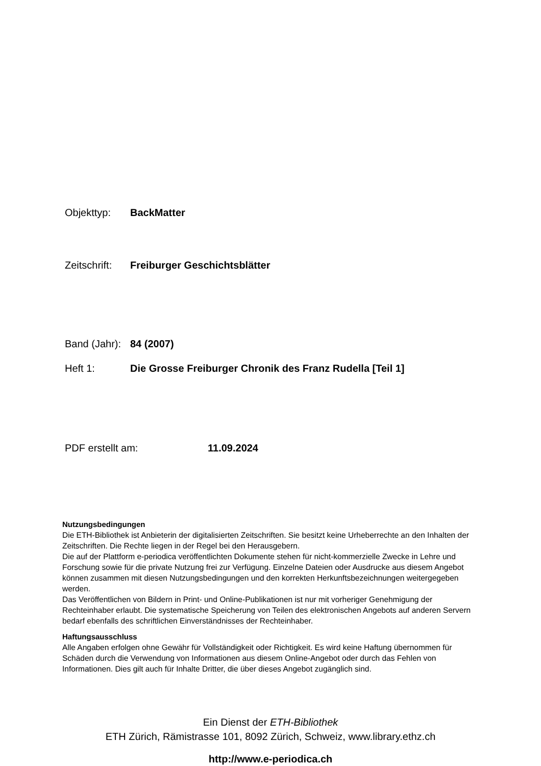Objekttyp: BackMatter
Zeitschrift: Freiburger Geschichtsblätter
Band (Jahr): 84 (2007)
Heft 1: Die Grosse Freiburger Chronik des Franz Rudella [Teil 1]
PDF erstellt am: 11.09.2024
Nutzungsbedingungen
Die ETH-Bibliothek ist Anbieterin der digitalisierten Zeitschriften. Sie besitzt keine Urheberrechte an den Inhalten der Zeitschriften. Die Rechte liegen in der Regel bei den Herausgebern.
Die auf der Plattform e-periodica veröffentlichten Dokumente stehen für nicht-kommerzielle Zwecke in Lehre und Forschung sowie für die private Nutzung frei zur Verfügung. Einzelne Dateien oder Ausdrucke aus diesem Angebot können zusammen mit diesen Nutzungsbedingungen und den korrekten Herkunftsbezeichnungen weitergegeben werden.
Das Veröffentlichen von Bildern in Print- und Online-Publikationen ist nur mit vorheriger Genehmigung der Rechteinhaber erlaubt. Die systematische Speicherung von Teilen des elektronischen Angebots auf anderen Servern bedarf ebenfalls des schriftlichen Einverständnisses der Rechteinhaber.
Haftungsausschluss
Alle Angaben erfolgen ohne Gewähr für Vollständigkeit oder Richtigkeit. Es wird keine Haftung übernommen für Schäden durch die Verwendung von Informationen aus diesem Online-Angebot oder durch das Fehlen von Informationen. Dies gilt auch für Inhalte Dritter, die über dieses Angebot zugänglich sind.
Ein Dienst der ETH-Bibliothek
ETH Zürich, Rämistrasse 101, 8092 Zürich, Schweiz, www.library.ethz.ch
http://www.e-periodica.ch